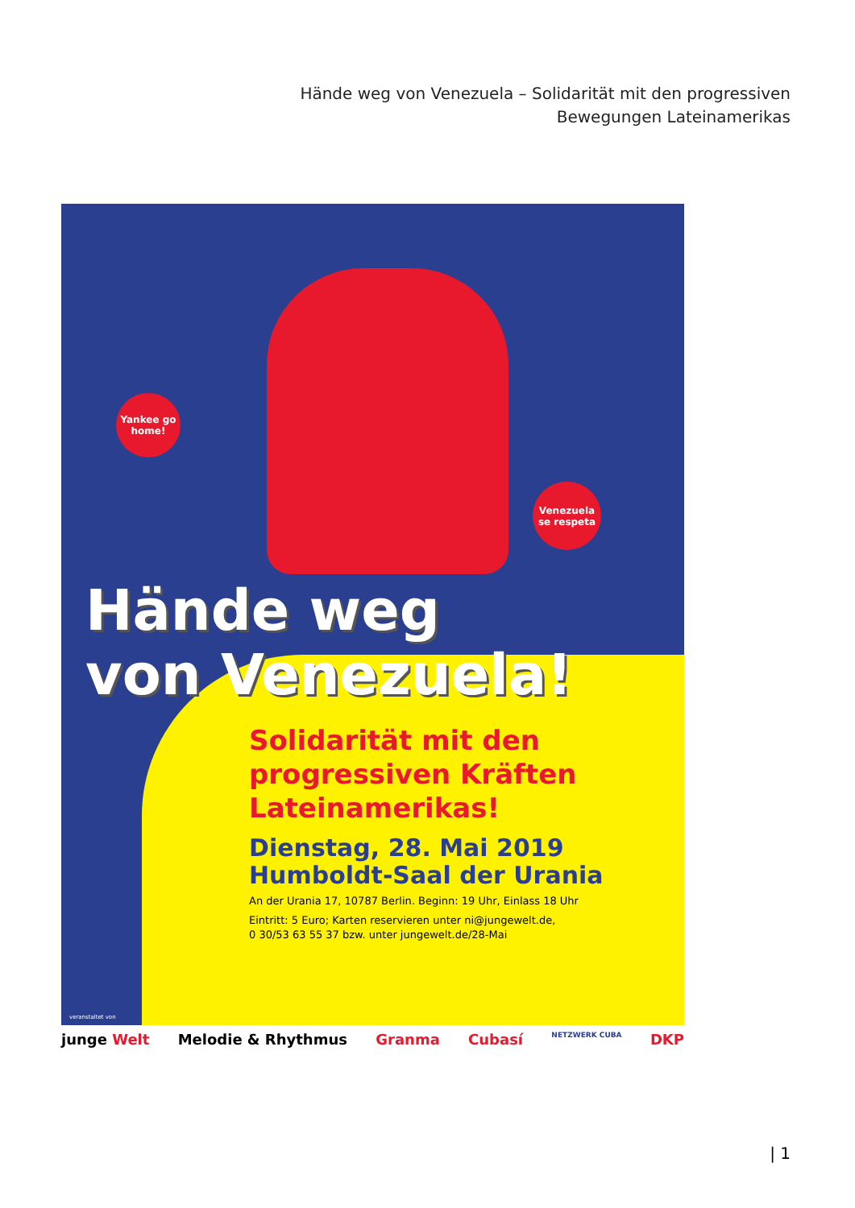Hände weg von Venezuela – Solidarität mit den progressiven
Bewegungen Lateinamerikas
Yankee go home!
Venezuela se respeta
Hände weg
von Venezuela!
Solidarität mit den progressiven Kräften Lateinamerikas!
Dienstag, 28. Mai 2019
Humboldt-Saal der Urania
An der Urania 17, 10787 Berlin. Beginn: 19 Uhr, Einlass 18 Uhr
Eintritt: 5 Euro; Karten reservieren unter ni@jungewelt.de,
0 30/53 63 55 37 bzw. unter jungewelt.de/28-Mai
veranstaltet von
junge Welt Melodie & Rhythmus Granma Cubasí NETZWERK CUBA DKP
| 1